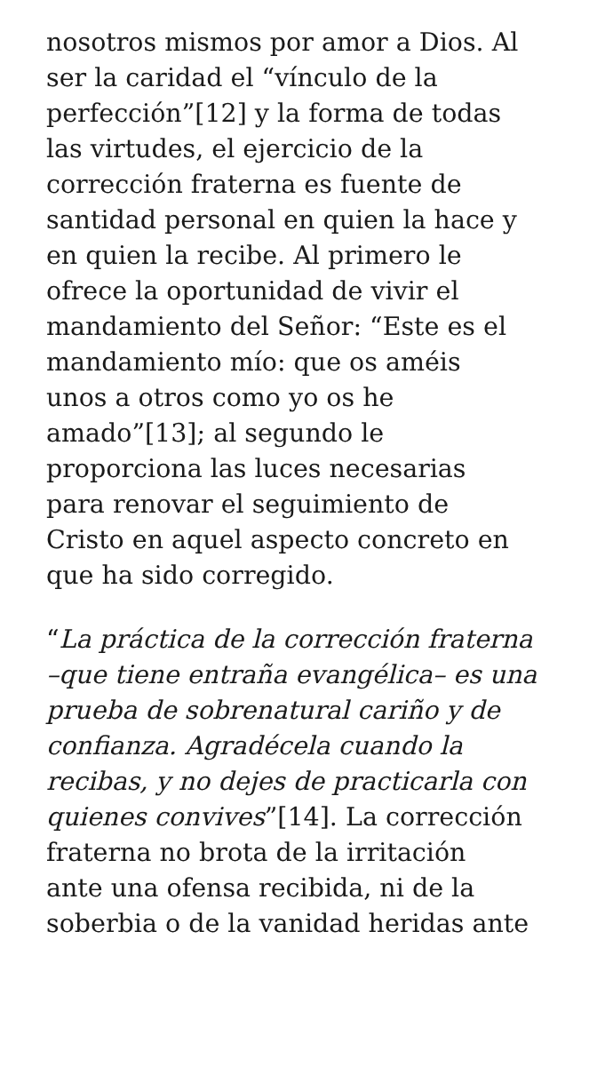nosotros mismos por amor a Dios. Al
ser la caridad el “vínculo de la
perfección”[12] y la forma de todas
las virtudes, el ejercicio de la
corrección fraterna es fuente de
santidad personal en quien la hace y
en quien la recibe. Al primero le
ofrece la oportunidad de vivir el
mandamiento del Señor: “Este es el
mandamiento mío: que os améis
unos a otros como yo os he
amado”[13]; al segundo le
proporciona las luces necesarias
para renovar el seguimiento de
Cristo en aquel aspecto concreto en
que ha sido corregido.
“La práctica de la corrección fraterna
–que tiene entraña evangélica– es una
prueba de sobrenatural cariño y de
confianza. Agradécela cuando la
recibas, y no dejes de practicarla con
quienes convives”[14]. La corrección
fraterna no brota de la irritación
ante una ofensa recibida, ni de la
soberbia o de la vanidad heridas ante